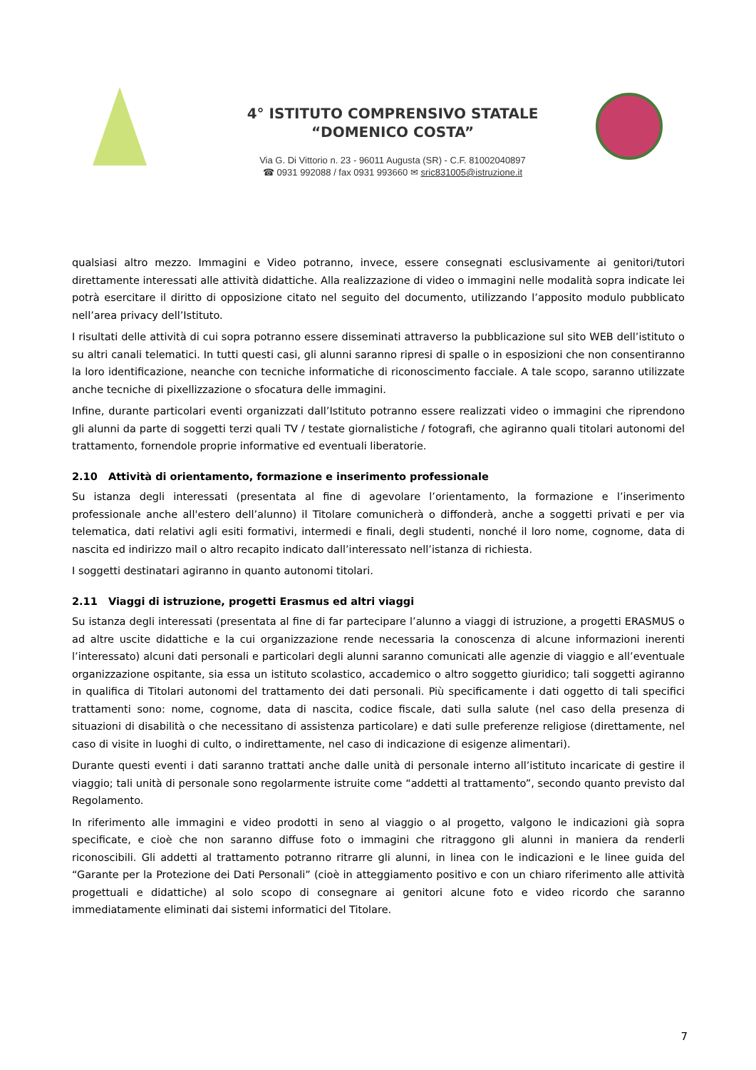4° ISTITUTO COMPRENSIVO STATALE
“DOMENICO COSTA”
Via G. Di Vittorio n. 23 - 96011 Augusta (SR) - C.F. 81002040897
☎ 0931 992088 / fax 0931 993660 ✉ sric831005@istruzione.it
qualsiasi altro mezzo. Immagini e Video potranno, invece, essere consegnati esclusivamente ai genitori/tutori direttamente interessati alle attività didattiche. Alla realizzazione di video o immagini nelle modalità sopra indicate lei potrà esercitare il diritto di opposizione citato nel seguito del documento, utilizzando l’apposito modulo pubblicato nell’area privacy dell’Istituto.
I risultati delle attività di cui sopra potranno essere disseminati attraverso la pubblicazione sul sito WEB dell’istituto o su altri canali telematici. In tutti questi casi, gli alunni saranno ripresi di spalle o in esposizioni che non consentiranno la loro identificazione, neanche con tecniche informatiche di riconoscimento facciale. A tale scopo, saranno utilizzate anche tecniche di pixellizzazione o sfocatura delle immagini.
Infine, durante particolari eventi organizzati dall’Istituto potranno essere realizzati video o immagini che riprendono gli alunni da parte di soggetti terzi quali TV / testate giornalistiche / fotografi, che agiranno quali titolari autonomi del trattamento, fornendole proprie informative ed eventuali liberatorie.
2.10 Attività di orientamento, formazione e inserimento professionale
Su istanza degli interessati (presentata al fine di agevolare l’orientamento, la formazione e l’inserimento professionale anche all'estero dell’alunno) il Titolare comunicherà o diffonderà, anche a soggetti privati e per via telematica, dati relativi agli esiti formativi, intermedi e finali, degli studenti, nonché il loro nome, cognome, data di nascita ed indirizzo mail o altro recapito indicato dall’interessato nell’istanza di richiesta.
I soggetti destinatari agiranno in quanto autonomi titolari.
2.11 Viaggi di istruzione, progetti Erasmus ed altri viaggi
Su istanza degli interessati (presentata al fine di far partecipare l’alunno a viaggi di istruzione, a progetti ERASMUS o ad altre uscite didattiche e la cui organizzazione rende necessaria la conoscenza di alcune informazioni inerenti l’interessato) alcuni dati personali e particolari degli alunni saranno comunicati alle agenzie di viaggio e all’eventuale organizzazione ospitante, sia essa un istituto scolastico, accademico o altro soggetto giuridico; tali soggetti agiranno in qualifica di Titolari autonomi del trattamento dei dati personali. Più specificamente i dati oggetto di tali specifici trattamenti sono: nome, cognome, data di nascita, codice fiscale, dati sulla salute (nel caso della presenza di situazioni di disabilità o che necessitano di assistenza particolare) e dati sulle preferenze religiose (direttamente, nel caso di visite in luoghi di culto, o indirettamente, nel caso di indicazione di esigenze alimentari).
Durante questi eventi i dati saranno trattati anche dalle unità di personale interno all’istituto incaricate di gestire il viaggio; tali unità di personale sono regolarmente istruite come “addetti al trattamento”, secondo quanto previsto dal Regolamento.
In riferimento alle immagini e video prodotti in seno al viaggio o al progetto, valgono le indicazioni già sopra specificate, e cioè che non saranno diffuse foto o immagini che ritraggono gli alunni in maniera da renderli riconoscibili. Gli addetti al trattamento potranno ritrarre gli alunni, in linea con le indicazioni e le linee guida del “Garante per la Protezione dei Dati Personali” (cioè in atteggiamento positivo e con un chiaro riferimento alle attività progettuali e didattiche) al solo scopo di consegnare ai genitori alcune foto e video ricordo che saranno immediatamente eliminati dai sistemi informatici del Titolare.
7